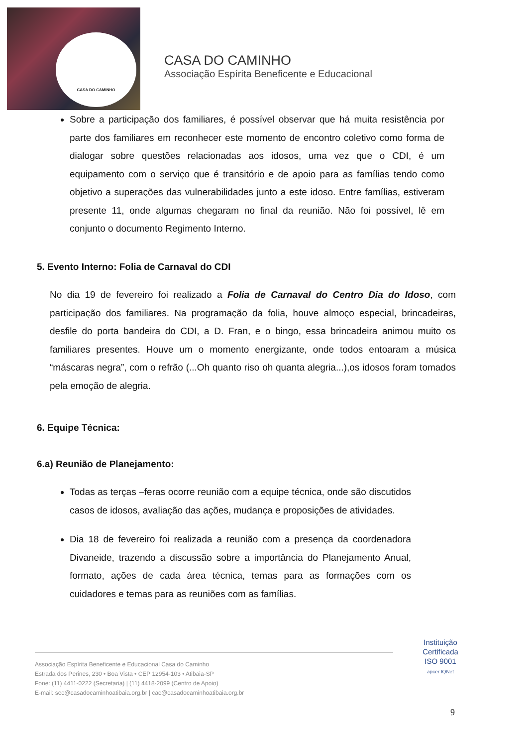CASA DO CAMINHO
CASA DO CAMINHO
Associação Espírita Beneficente e Educacional
Sobre a participação dos familiares, é possível observar que há muita resistência por parte dos familiares em reconhecer este momento de encontro coletivo como forma de dialogar sobre questões relacionadas aos idosos, uma vez que o CDI, é um equipamento com o serviço que é transitório e de apoio para as famílias tendo como objetivo a superações das vulnerabilidades junto a este idoso. Entre famílias, estiveram presente 11, onde algumas chegaram no final da reunião. Não foi possível, lê em conjunto o documento Regimento Interno.
5. Evento Interno: Folia de Carnaval do CDI
No dia 19 de fevereiro foi realizado a Folia de Carnaval do Centro Dia do Idoso, com participação dos familiares. Na programação da folia, houve almoço especial, brincadeiras, desfile do porta bandeira do CDI, a D. Fran, e o bingo, essa brincadeira animou muito os familiares presentes. Houve um o momento energizante, onde todos entoaram a música “máscaras negra”, com o refrão (...Oh quanto riso oh quanta alegria...),os idosos foram tomados pela emoção de alegria.
6. Equipe Técnica:
6.a) Reunião de Planejamento:
Todas as terças –feras ocorre reunião com a equipe técnica, onde são discutidos casos de idosos, avaliação das ações, mudança e proposições de atividades.
Dia 18 de fevereiro foi realizada a reunião com a presença da coordenadora Divaneide, trazendo a discussão sobre a importância do Planejamento Anual, formato, ações de cada área técnica, temas para as formações com os cuidadores e temas para as reuniões com as famílias.
Associação Espírita Beneficente e Educacional Casa do Caminho
Estrada dos Perines, 230 • Boa Vista • CEP 12954-103 • Atibaia-SP
Fone: (11) 4411-0222 (Secretaria) | (11) 4418-2099 (Centro de Apoio)
E-mail: sec@casadocaminhoatibaia.org.br | cac@casadocaminhoatibaia.org.br
Instituição
Certificada
ISO 9001
apcer IQNet
9